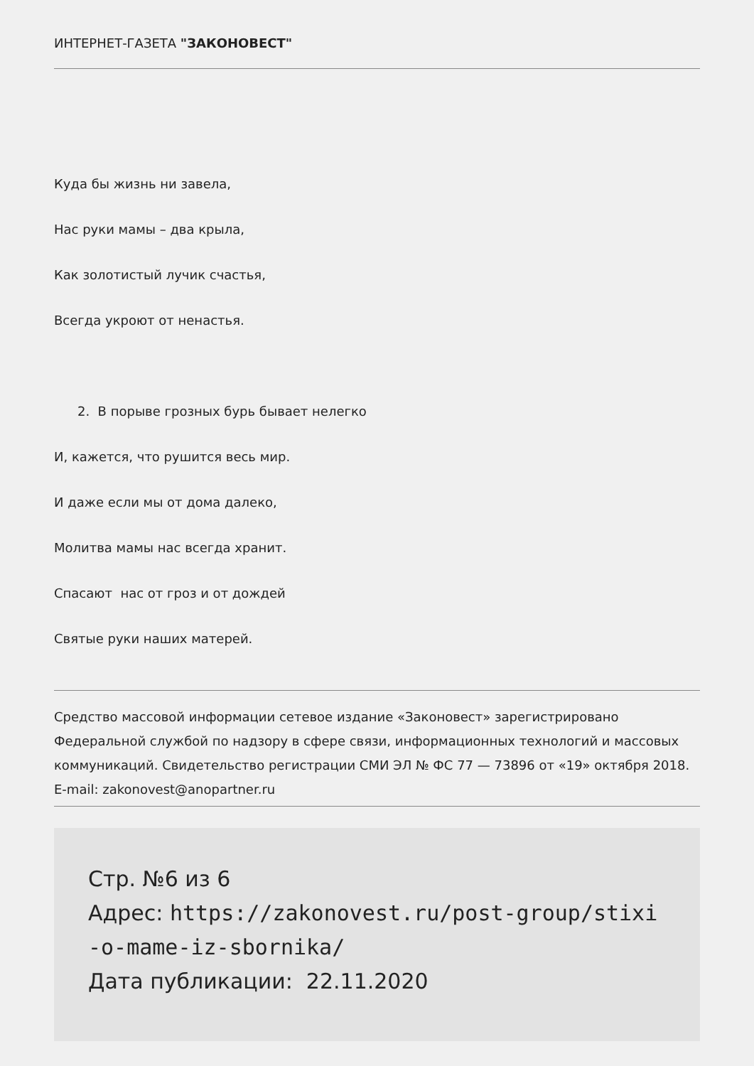ИНТЕРНЕТ-ГАЗЕТА "ЗАКОНОВЕСТ"
Куда бы жизнь ни завела,
Нас руки мамы – два крыла,
Как золотистый лучик счастья,
Всегда укроют от ненастья.
2. В порыве грозных бурь бывает нелегко
И, кажется, что рушится весь мир.
И даже если мы от дома далеко,
Молитва мамы нас всегда хранит.
Спасают нас от гроз и от дождей
Святые руки наших матерей.
Средство массовой информации сетевое издание «Законовест» зарегистрировано Федеральной службой по надзору в сфере связи, информационных технологий и массовых коммуникаций. Свидетельство регистрации СМИ ЭЛ № ФС 77 — 73896 от «19» октября 2018.
E-mail: zakonovest@anopartner.ru
Стр. №6 из 6
Адрес: https://zakonovest.ru/post-group/stixi
-o-mame-iz-sbornika/
Дата публикации: 22.11.2020